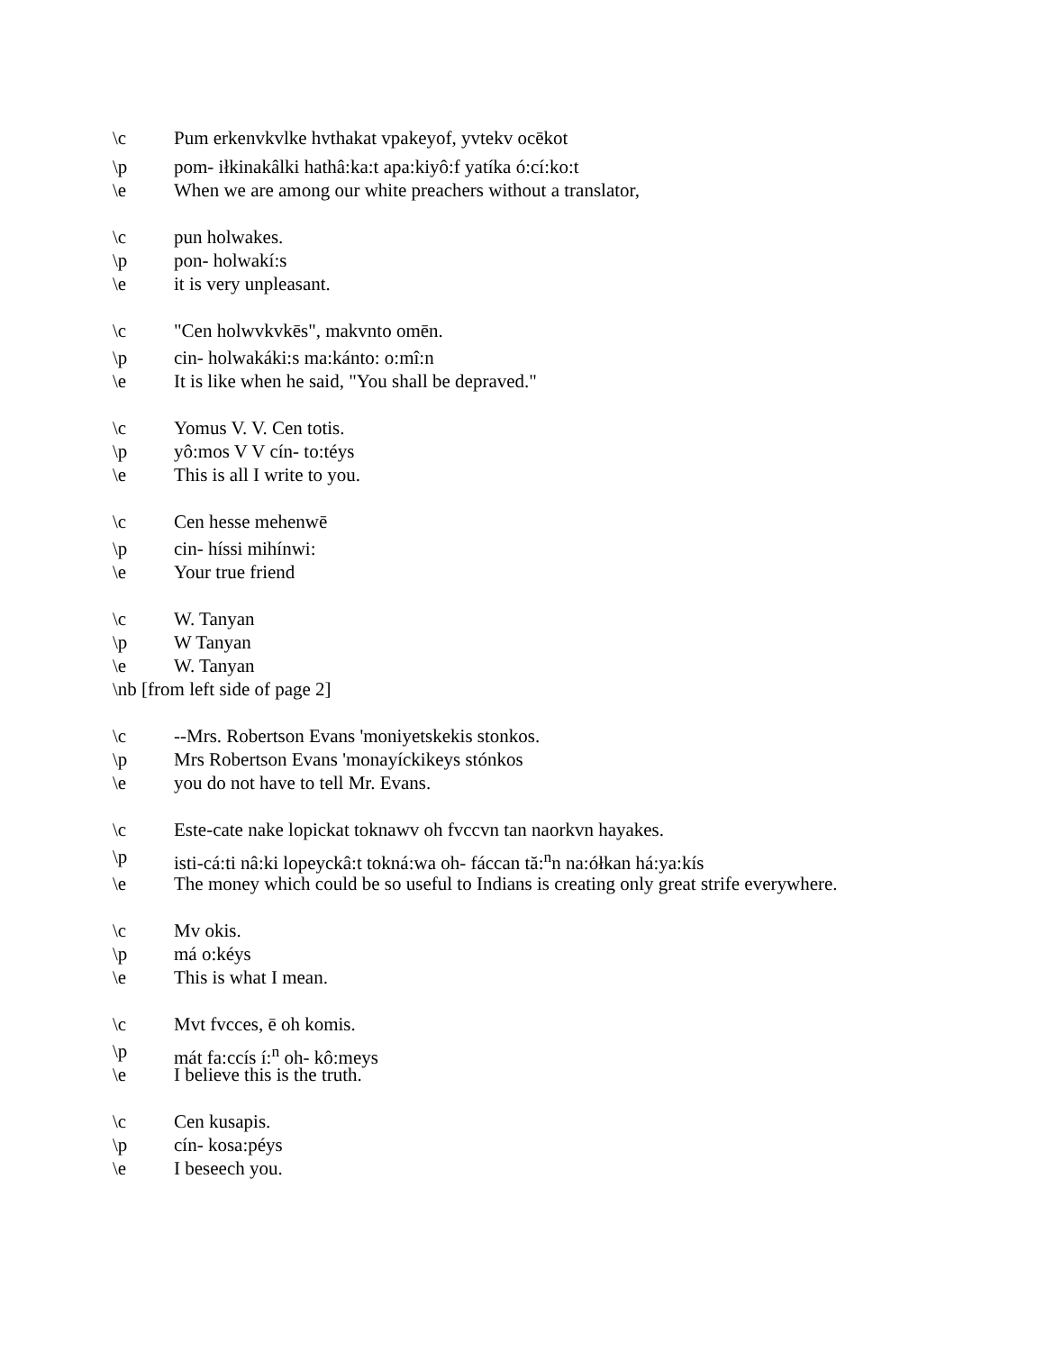\c Pum erkenvkvlke hvthakat vpakeyof, yvtekv ocēkot
\p pom- iłkinakâlki hathâ:ka:t apa:kiyô:f yatíka ó:cí:ko:t
\e When we are among our white preachers without a translator,
\c pun holwakes.
\p pon- holwakí:s
\e it is very unpleasant.
\c "Cen holwvkvkēs", makvnto omēn.
\p cin- holwakáki:s ma:kánto: o:mî:n
\e It is like when he said, "You shall be depraved."
\c Yomus V. V. Cen totis.
\p yô:mos V V cín- to:téys
\e This is all I write to you.
\c Cen hesse mehenwē
\p cin- híssi mihínwi:
\e Your true friend
\c W. Tanyan
\p W Tanyan
\e W. Tanyan
\nb [from left side of page 2]
\c --Mrs. Robertson Evans 'moniyetskekis stonkos.
\p Mrs Robertson Evans 'monayíckikeys stónkos
\e you do not have to tell Mr. Evans.
\c Este-cate nake lopickat toknawv oh fvccvn tan naorkvn hayakes.
\p isti-cá:ti nâ:ki lopeyckâ:t tokná:wa oh- fáccan tă:<sup>n</sup>n na:ółkan há:ya:kís
\e The money which could be so useful to Indians is creating only great strife everywhere.
\c Mv okis.
\p má o:kéys
\e This is what I mean.
\c Mvt fvcces, ē oh komis.
\p mát fa:ccís í:<sup>n</sup> oh- kô:meys
\e I believe this is the truth.
\c Cen kusapis.
\p cín- kosa:péys
\e I beseech you.